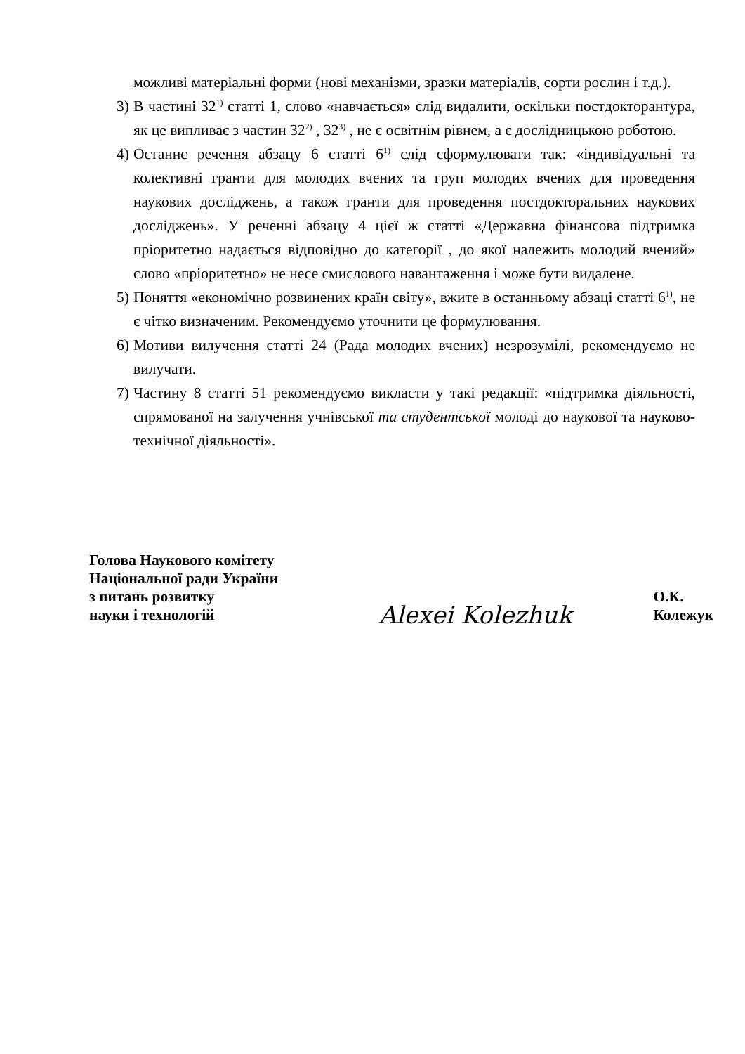можливі матеріальні форми (нові механізми, зразки матеріалів, сорти рослин і т.д.).
3) В частині 32<sup>1)</sup> статті 1, слово «навчається» слід видалити, оскільки постдокторантура, як це випливає з частин 32<sup>2)</sup> , 32<sup>3)</sup> , не є освітнім рівнем, а є дослідницькою роботою.
4) Останнє речення абзацу 6 статті 6<sup>1)</sup> слід сформулювати так: «індивідуальні та колективні гранти для молодих вчених та груп молодих вчених для проведення наукових досліджень, а також гранти для проведення постдокторальних наукових досліджень». У реченні абзацу 4 цієї ж статті «Державна фінансова підтримка пріоритетно надається відповідно до категорії , до якої належить молодий вчений» слово «пріоритетно» не несе смислового навантаження і може бути видалене.
5) Поняття «економічно розвинених країн світу», вжите в останньому абзаці статті 6<sup>1)</sup>, не є чітко визначеним. Рекомендуємо уточнити це формулювання.
6) Мотиви вилучення статті 24 (Рада молодих вчених) незрозумілі, рекомендуємо не вилучати.
7) Частину 8 статті 51 рекомендуємо викласти у такі редакції: «підтримка діяльності, спрямованої на залучення учнівської та студентської молоді до наукової та науково-технічної діяльності».
Голова Наукового комітету
Національної ради України
з питань розвитку
науки і технологій
Alexei Kolezhuk
О.К. Колежук